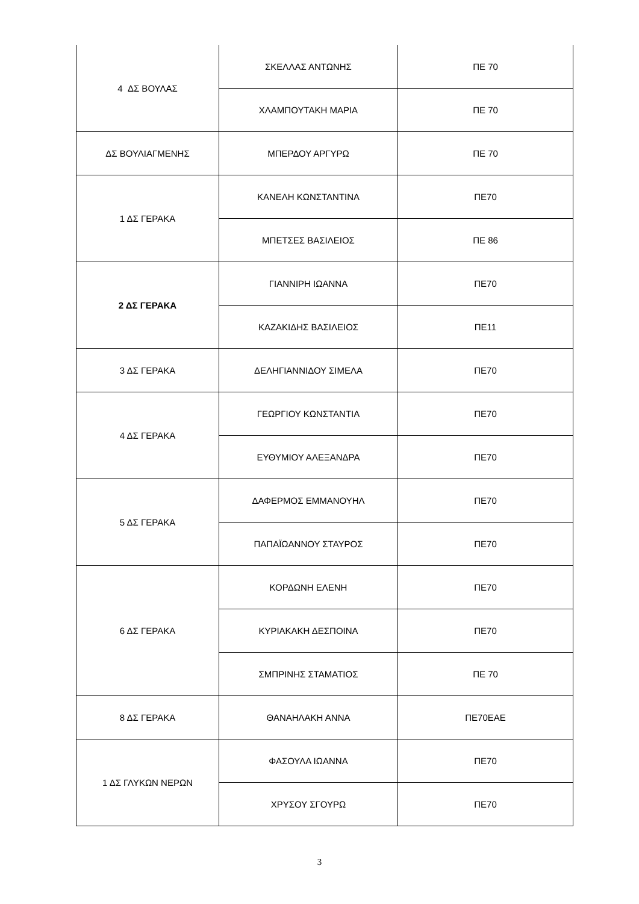| 4 ΔΣ ΒΟΥΛΑΣ | ΣΚΕΛΛΑΣ ΑΝΤΩΝΗΣ | ΠΕ 70 |
| | ΧΛΑΜΠΟΥΤΑΚΗ ΜΑΡΙΑ | ΠΕ 70 |
| ΔΣ ΒΟΥΛΙΑΓΜΕΝΗΣ | ΜΠΕΡΔΟΥ ΑΡΓΥΡΩ | ΠΕ 70 |
| 1 ΔΣ ΓΕΡΑΚΑ | ΚΑΝΕΛΗ ΚΩΝΣΤΑΝΤΙΝΑ | ΠΕ70 |
| | ΜΠΕΤΣΕΣ ΒΑΣΙΛΕΙΟΣ | ΠΕ 86 |
| 2 ΔΣ ΓΕΡΑΚΑ | ΓΙΑΝΝΙΡΗ ΙΩΑΝΝΑ | ΠΕ70 |
| | ΚΑΖΑΚΙΔΗΣ ΒΑΣΙΛΕΙΟΣ | ΠΕ11 |
| 3 ΔΣ ΓΕΡΑΚΑ | ΔΕΛΗΓΙΑΝΝΙΔΟΥ ΣΙΜΕΛΑ | ΠΕ70 |
| 4 ΔΣ ΓΕΡΑΚΑ | ΓΕΩΡΓΙΟΥ ΚΩΝΣΤΑΝΤΙΑ | ΠΕ70 |
| | ΕΥΘΥΜΙΟΥ ΑΛΕΞΑΝΔΡΑ | ΠΕ70 |
| 5 ΔΣ ΓΕΡΑΚΑ | ΔΑΦΕΡΜΟΣ ΕΜΜΑΝΟΥΗΛ | ΠΕ70 |
| | ΠΑΠΑΪΩΑΝΝΟΥ ΣΤΑΥΡΟΣ | ΠΕ70 |
| 6 ΔΣ ΓΕΡΑΚΑ | ΚΟΡΔΩΝΗ ΕΛΕΝΗ | ΠΕ70 |
| | ΚΥΡΙΑΚΑΚΗ ΔΕΣΠΟΙΝΑ | ΠΕ70 |
| | ΣΜΠΡΙΝΗΣ ΣΤΑΜΑΤΙΟΣ | ΠΕ 70 |
| 8 ΔΣ ΓΕΡΑΚΑ | ΘΑΝΑΗΛΑΚΗ ΑΝΝΑ | ΠΕ70ΕΑΕ |
| 1 ΔΣ ΓΛΥΚΩΝ ΝΕΡΩΝ | ΦΑΣΟΥΛΑ ΙΩΑΝΝΑ | ΠΕ70 |
| | ΧΡΥΣΟΥ ΣΓΟΥΡΩ | ΠΕ70 |
3